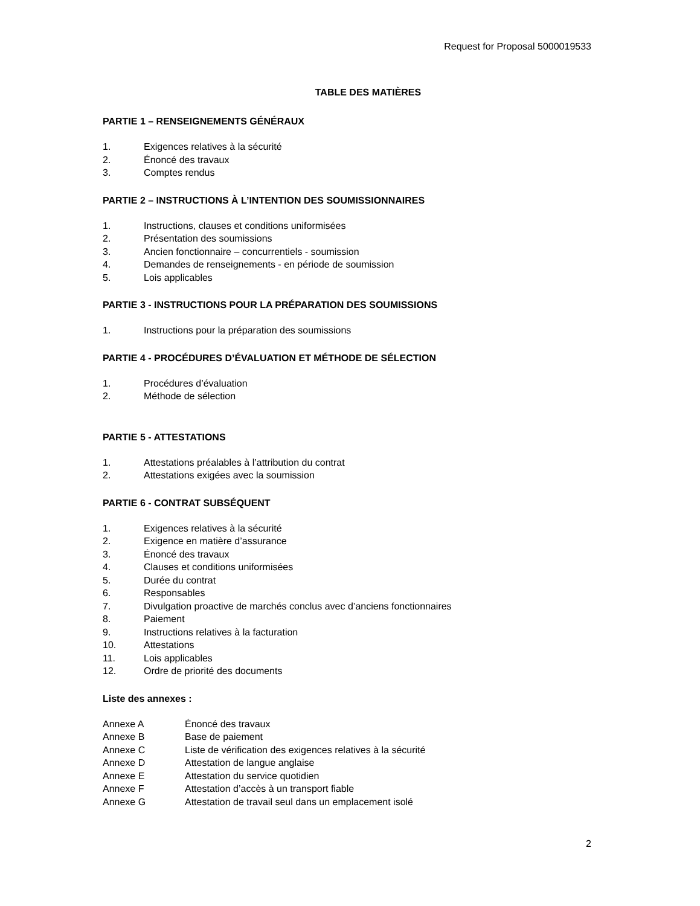Request for Proposal 5000019533
TABLE DES MATIÈRES
PARTIE 1 – RENSEIGNEMENTS GÉNÉRAUX
1. Exigences relatives à la sécurité
2. Énoncé des travaux
3. Comptes rendus
PARTIE 2 – INSTRUCTIONS À L’INTENTION DES SOUMISSIONNAIRES
1. Instructions, clauses et conditions uniformisées
2. Présentation des soumissions
3. Ancien fonctionnaire – concurrentiels - soumission
4. Demandes de renseignements - en période de soumission
5. Lois applicables
PARTIE 3 - INSTRUCTIONS POUR LA PRÉPARATION DES SOUMISSIONS
1. Instructions pour la préparation des soumissions
PARTIE 4 - PROCÉDURES D’ÉVALUATION ET MÉTHODE DE SÉLECTION
1. Procédures d’évaluation
2. Méthode de sélection
PARTIE 5 - ATTESTATIONS
1. Attestations préalables à l’attribution du contrat
2. Attestations exigées avec la soumission
PARTIE 6 - CONTRAT SUBSÉQUENT
1. Exigences relatives à la sécurité
2. Exigence en matière d’assurance
3. Énoncé des travaux
4. Clauses et conditions uniformisées
5. Durée du contrat
6. Responsables
7. Divulgation proactive de marchés conclus avec d’anciens fonctionnaires
8. Paiement
9. Instructions relatives à la facturation
10. Attestations
11. Lois applicables
12. Ordre de priorité des documents
Liste des annexes :
Annexe A Énoncé des travaux
Annexe B Base de paiement
Annexe C Liste de vérification des exigences relatives à la sécurité
Annexe D Attestation de langue anglaise
Annexe E Attestation du service quotidien
Annexe F Attestation d’accès à un transport fiable
Annexe G Attestation de travail seul dans un emplacement isolé
2